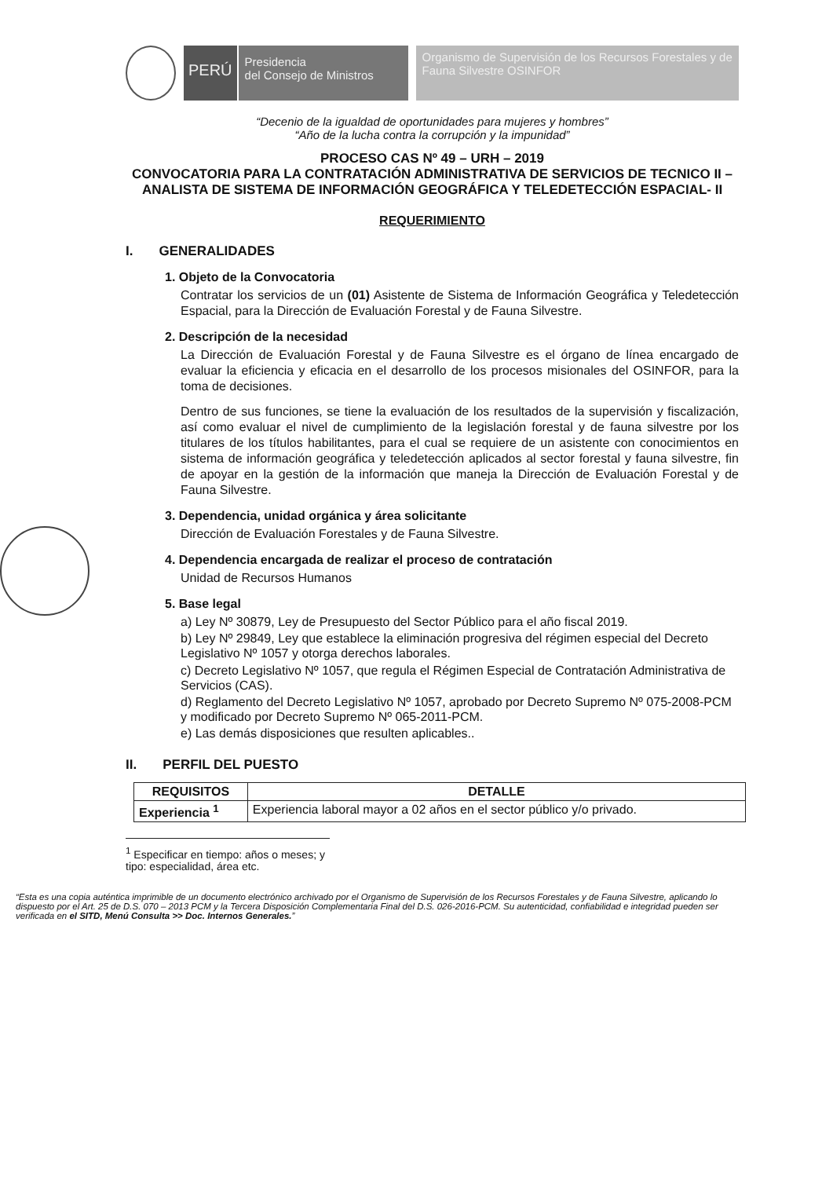PERÚ
Presidencia
del Consejo de Ministros
Organismo de Supervisión de los Recursos Forestales y de Fauna Silvestre OSINFOR
“Decenio de la igualdad de oportunidades para mujeres y hombres”
“Año de la lucha contra la corrupción y la impunidad”
PROCESO CAS Nº 49 – URH – 2019
CONVOCATORIA PARA LA CONTRATACIÓN ADMINISTRATIVA DE SERVICIOS DE TECNICO II – ANALISTA DE SISTEMA DE INFORMACIÓN GEOGRÁFICA Y TELEDETECCIÓN ESPACIAL- II
REQUERIMIENTO
I. GENERALIDADES
1. Objeto de la Convocatoria
Contratar los servicios de un (01) Asistente de Sistema de Información Geográfica y Teledetección Espacial, para la Dirección de Evaluación Forestal y de Fauna Silvestre.
2. Descripción de la necesidad
La Dirección de Evaluación Forestal y de Fauna Silvestre es el órgano de línea encargado de evaluar la eficiencia y eficacia en el desarrollo de los procesos misionales del OSINFOR, para la toma de decisiones.
Dentro de sus funciones, se tiene la evaluación de los resultados de la supervisión y fiscalización, así como evaluar el nivel de cumplimiento de la legislación forestal y de fauna silvestre por los titulares de los títulos habilitantes, para el cual se requiere de un asistente con conocimientos en sistema de información geográfica y teledetección aplicados al sector forestal y fauna silvestre, fin de apoyar en la gestión de la información que maneja la Dirección de Evaluación Forestal y de Fauna Silvestre.
3. Dependencia, unidad orgánica y área solicitante
Dirección de Evaluación Forestales y de Fauna Silvestre.
4. Dependencia encargada de realizar el proceso de contratación
Unidad de Recursos Humanos
5. Base legal
a) Ley Nº 30879, Ley de Presupuesto del Sector Público para el año fiscal 2019.
b) Ley Nº 29849, Ley que establece la eliminación progresiva del régimen especial del Decreto Legislativo Nº 1057 y otorga derechos laborales.
c) Decreto Legislativo Nº 1057, que regula el Régimen Especial de Contratación Administrativa de Servicios (CAS).
d) Reglamento del Decreto Legislativo Nº 1057, aprobado por Decreto Supremo Nº 075-2008-PCM y modificado por Decreto Supremo Nº 065-2011-PCM.
e) Las demás disposiciones que resulten aplicables..
II. PERFIL DEL PUESTO
| REQUISITOS | DETALLE |
| --- | --- |
| Experiencia <sup>1</sup> | Experiencia laboral mayor a 02 años en el sector público y/o privado. |
<sup>1</sup> Especificar en tiempo: años o meses; y tipo: especialidad, área etc.
“Esta es una copia auténtica imprimible de un documento electrónico archivado por el Organismo de Supervisión de los Recursos Forestales y de Fauna Silvestre, aplicando lo dispuesto por el Art. 25 de D.S. 070 – 2013 PCM y la Tercera Disposición Complementaria Final del D.S. 026-2016-PCM. Su autenticidad, confiabilidad e integridad pueden ser verificada en el SITD, Menú Consulta >> Doc. Internos Generales.”